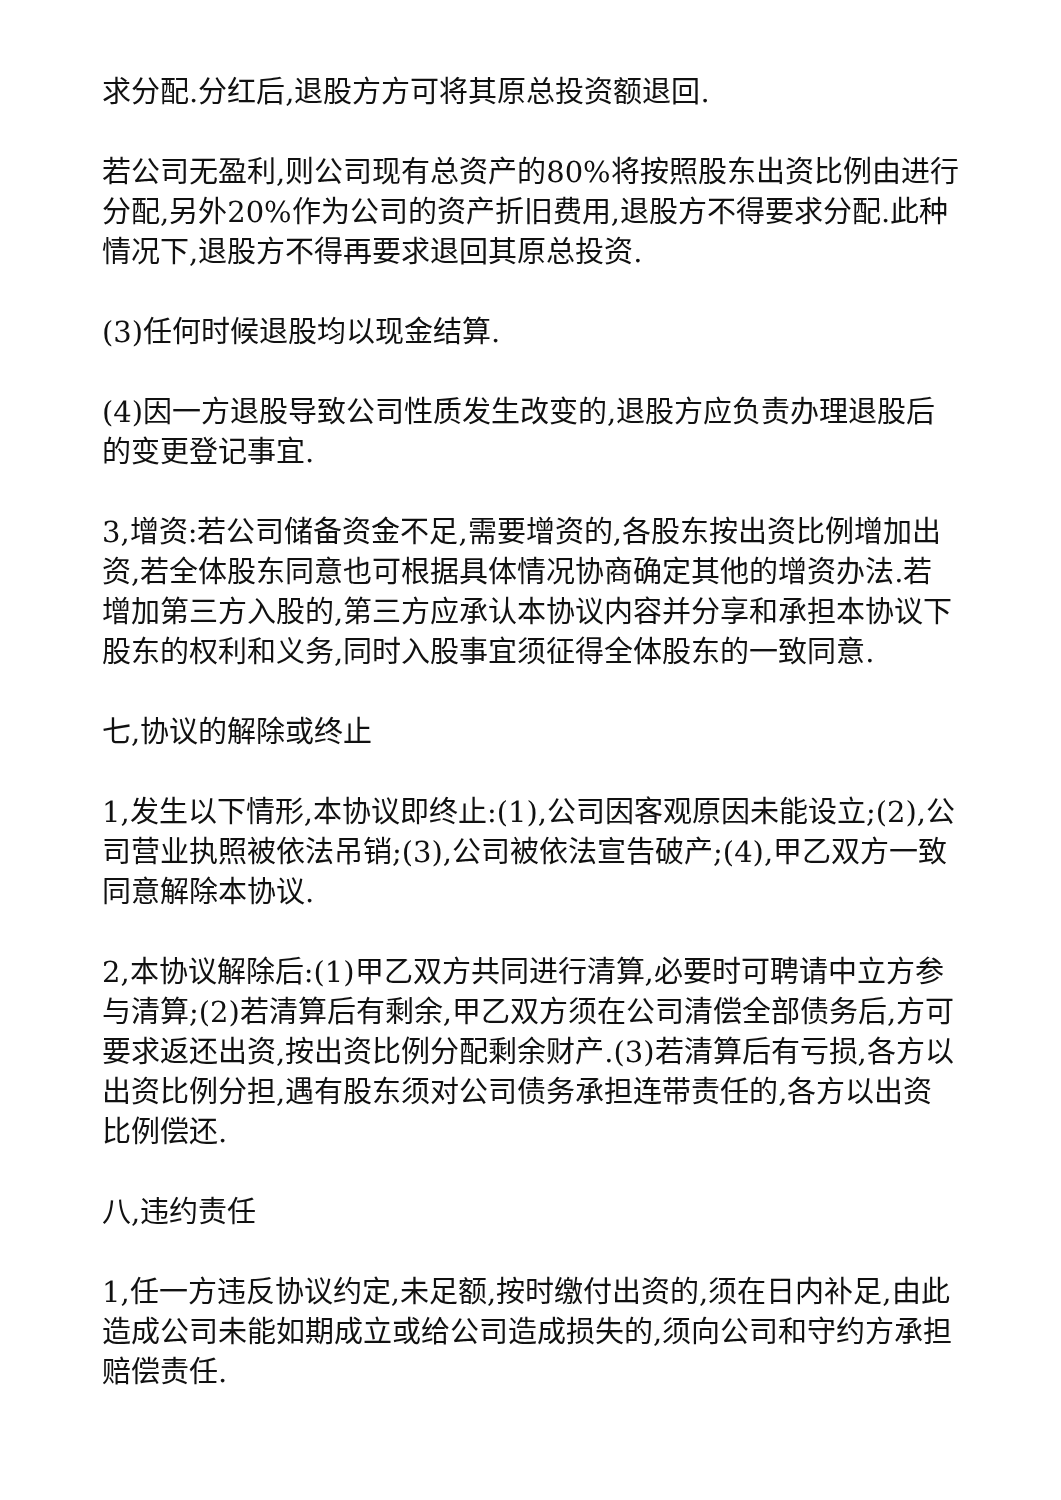求分配.分红后,退股方方可将其原总投资额退回.
若公司无盈利,则公司现有总资产的80%将按照股东出资比例由进行分配,另外20%作为公司的资产折旧费用,退股方不得要求分配.此种情况下,退股方不得再要求退回其原总投资.
(3)任何时候退股均以现金结算.
(4)因一方退股导致公司性质发生改变的,退股方应负责办理退股后的变更登记事宜.
3,增资:若公司储备资金不足,需要增资的,各股东按出资比例增加出资,若全体股东同意也可根据具体情况协商确定其他的增资办法.若增加第三方入股的,第三方应承认本协议内容并分享和承担本协议下股东的权利和义务,同时入股事宜须征得全体股东的一致同意.
七,协议的解除或终止
1,发生以下情形,本协议即终止:(1),公司因客观原因未能设立;(2),公司营业执照被依法吊销;(3),公司被依法宣告破产;(4),甲乙双方一致同意解除本协议.
2,本协议解除后:(1)甲乙双方共同进行清算,必要时可聘请中立方参与清算;(2)若清算后有剩余,甲乙双方须在公司清偿全部债务后,方可要求返还出资,按出资比例分配剩余财产.(3)若清算后有亏损,各方以出资比例分担,遇有股东须对公司债务承担连带责任的,各方以出资比例偿还.
八,违约责任
1,任一方违反协议约定,未足额,按时缴付出资的,须在日内补足,由此造成公司未能如期成立或给公司造成损失的,须向公司和守约方承担赔偿责任.